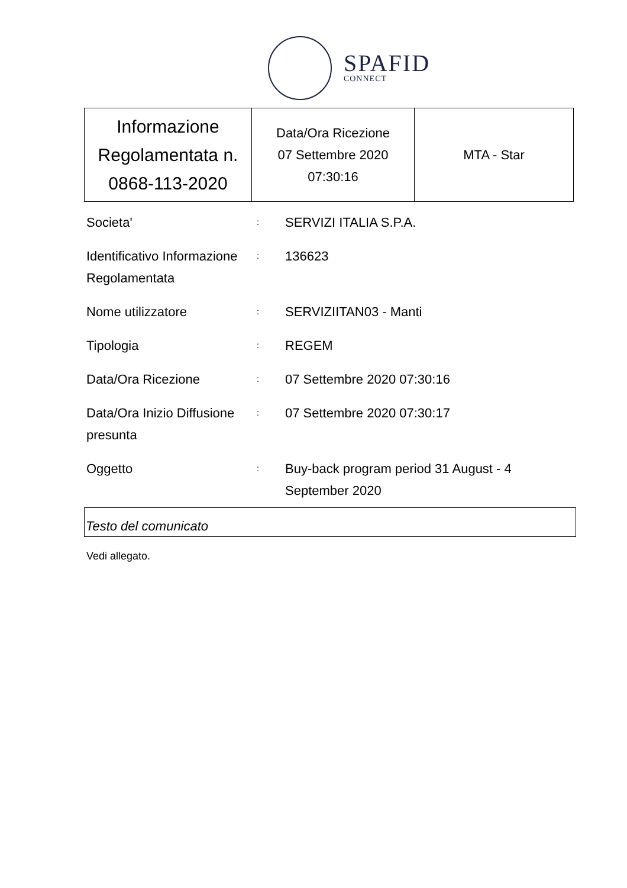SPAFID
CONNECT
| Informazione Regolamentata n. 0868-113-2020 | Data/Ora Ricezione 07 Settembre 2020 07:30:16 | MTA - Star |
| Societa' | : | SERVIZI ITALIA S.P.A. |
| Identificativo Informazione Regolamentata | : | 136623 |
| Nome utilizzatore | : | SERVIZIITAN03 - Manti |
| Tipologia | : | REGEM |
| Data/Ora Ricezione | : | 07 Settembre 2020 07:30:16 |
| Data/Ora Inizio Diffusione presunta | : | 07 Settembre 2020 07:30:17 |
| Oggetto | : | Buy-back program period 31 August - 4 September 2020 |
Testo del comunicato
Vedi allegato.